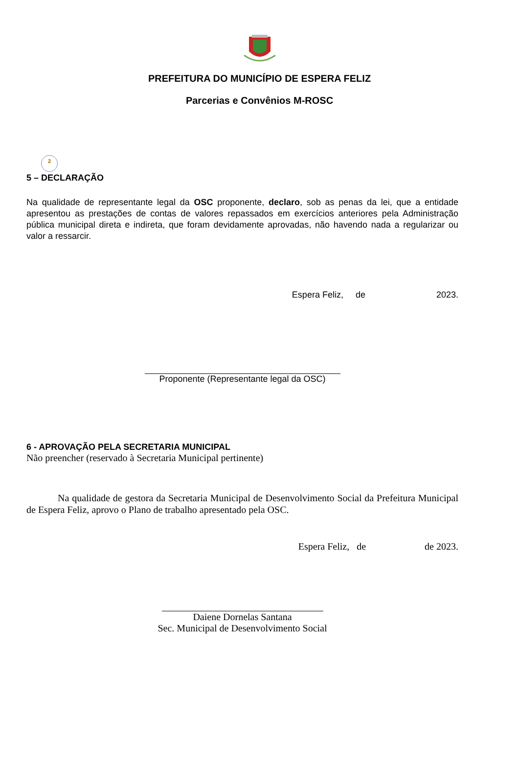PREFEITURA DO MUNICÍPIO DE ESPERA FELIZ
Parcerias e Convênios M-ROSC
2
5 – DECLARAÇÃO
Na qualidade de representante legal da OSC proponente, declaro, sob as penas da lei, que a entidade apresentou as prestações de contas de valores repassados em exercícios anteriores pela Administração pública municipal direta e indireta, que foram devidamente aprovadas, não havendo nada a regularizar ou valor a ressarcir.
Espera Feliz, de 2023.
Proponente (Representante legal da OSC)
6 - APROVAÇÃO PELA SECRETARIA MUNICIPAL
Não preencher (reservado à Secretaria Municipal pertinente)
Na qualidade de gestora da Secretaria Municipal de Desenvolvimento Social da Prefeitura Municipal de Espera Feliz, aprovo o Plano de trabalho apresentado pela OSC.
Espera Feliz, de de 2023.
Daiene Dornelas Santana
Sec. Municipal de Desenvolvimento Social